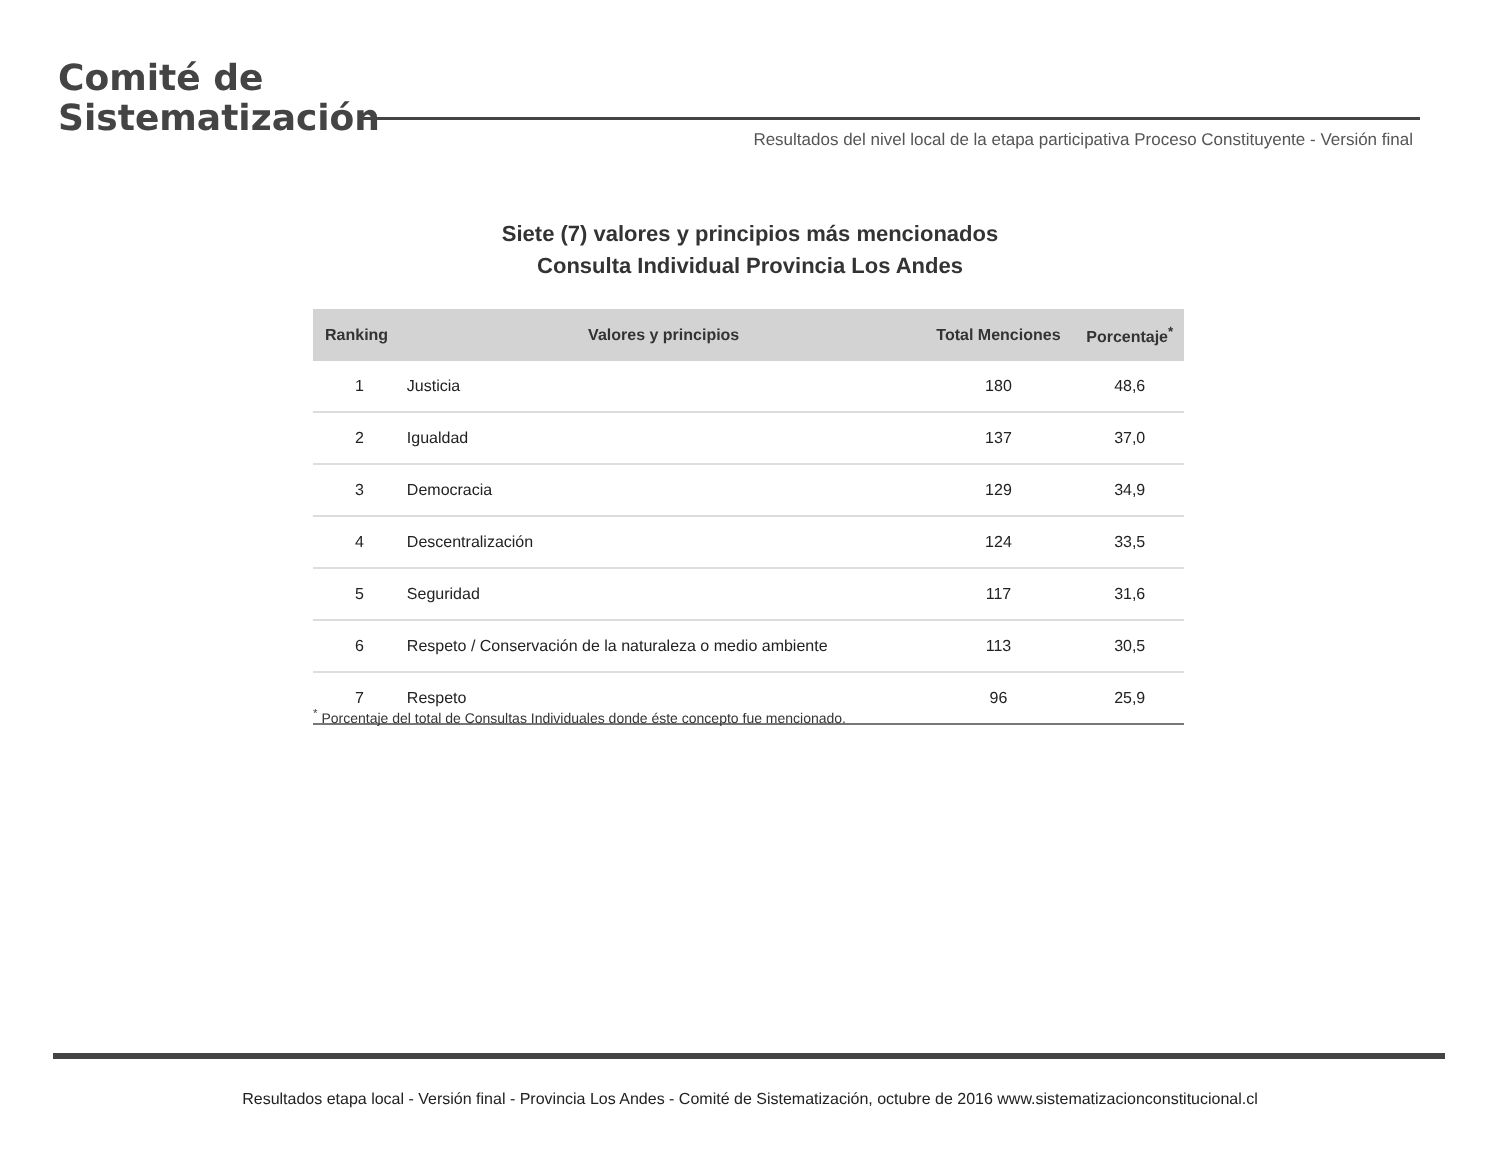Comité de
Sistematización
Resultados del nivel local de la etapa participativa Proceso Constituyente - Versión final
Siete (7) valores y principios más mencionados
Consulta Individual Provincia Los Andes
| Ranking | Valores y principios | Total Menciones | Porcentaje<sup>*</sup> |
| --- | --- | --- | --- |
| 1 | Justicia | 180 | 48,6 |
| 2 | Igualdad | 137 | 37,0 |
| 3 | Democracia | 129 | 34,9 |
| 4 | Descentralización | 124 | 33,5 |
| 5 | Seguridad | 117 | 31,6 |
| 6 | Respeto / Conservación de la naturaleza o medio ambiente | 113 | 30,5 |
| 7 | Respeto | 96 | 25,9 |
<sup>*</sup> Porcentaje del total de Consultas Individuales donde éste concepto fue mencionado.
Resultados etapa local - Versión final - Provincia Los Andes - Comité de Sistematización, octubre de 2016 www.sistematizacionconstitucional.cl